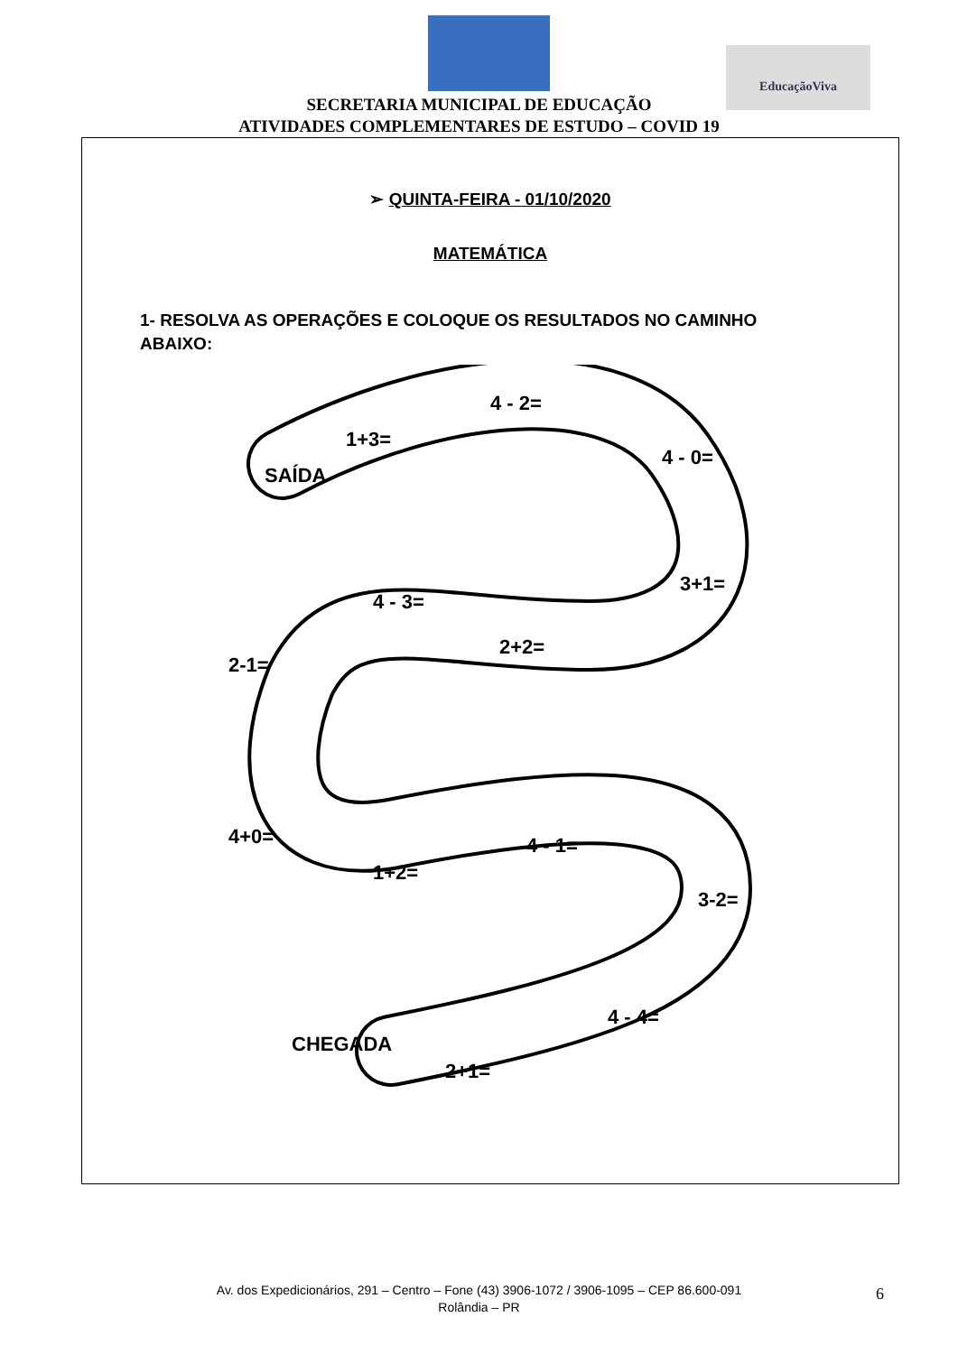EducaçãoViva
SECRETARIA MUNICIPAL DE EDUCAÇÃO
ATIVIDADES COMPLEMENTARES DE ESTUDO – COVID 19
➢ QUINTA-FEIRA - 01/10/2020
MATEMÁTICA
1- RESOLVA AS OPERAÇÕES E COLOQUE OS RESULTADOS NO CAMINHO ABAIXO:
SAÍDA
1+3=
4 - 2=
4 - 0=
3+1=
2+2=
4 - 3=
2-1=
4+0=
1+2=
4 - 1=
3-2=
4 - 4=
2+1=
CHEGADA
Av. dos Expedicionários, 291 – Centro – Fone (43) 3906-1072 / 3906-1095 – CEP 86.600-091
Rolândia – PR
6